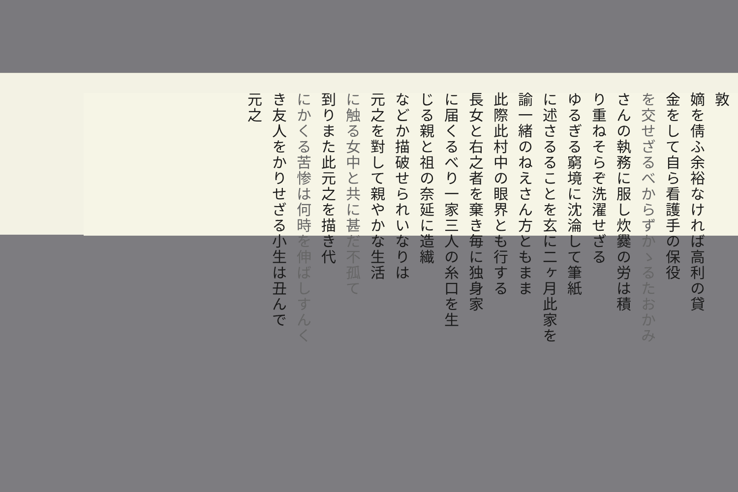敦
嫡を倩ふ余裕なければ高利の貸
金をして自ら看護手の保役
を交せざるべからずかゝるたおかみ
さんの執務に服し炊爨の労は積
り重ねそらぞ洗濯せざる
ゆるぎる窮境に沈淪して筆紙
に述さるることを玄に二ヶ月此家を
諭一緒のねえさん方ともまま
此際此村中の眼界とも行する
長女と右之者を棄き毎に独身家
に届くるべり一家三人の糸口を生
じる親と祖の奈延に造繊
などか描破せられいなりは
元之を對して親やかな生活
に触る女中と共に甚だ不孤て
到りまた此元之を描き代
にかくる苦惨は何時を伸ばしすんく
き友人をかりせざる小生は丑んで
元之